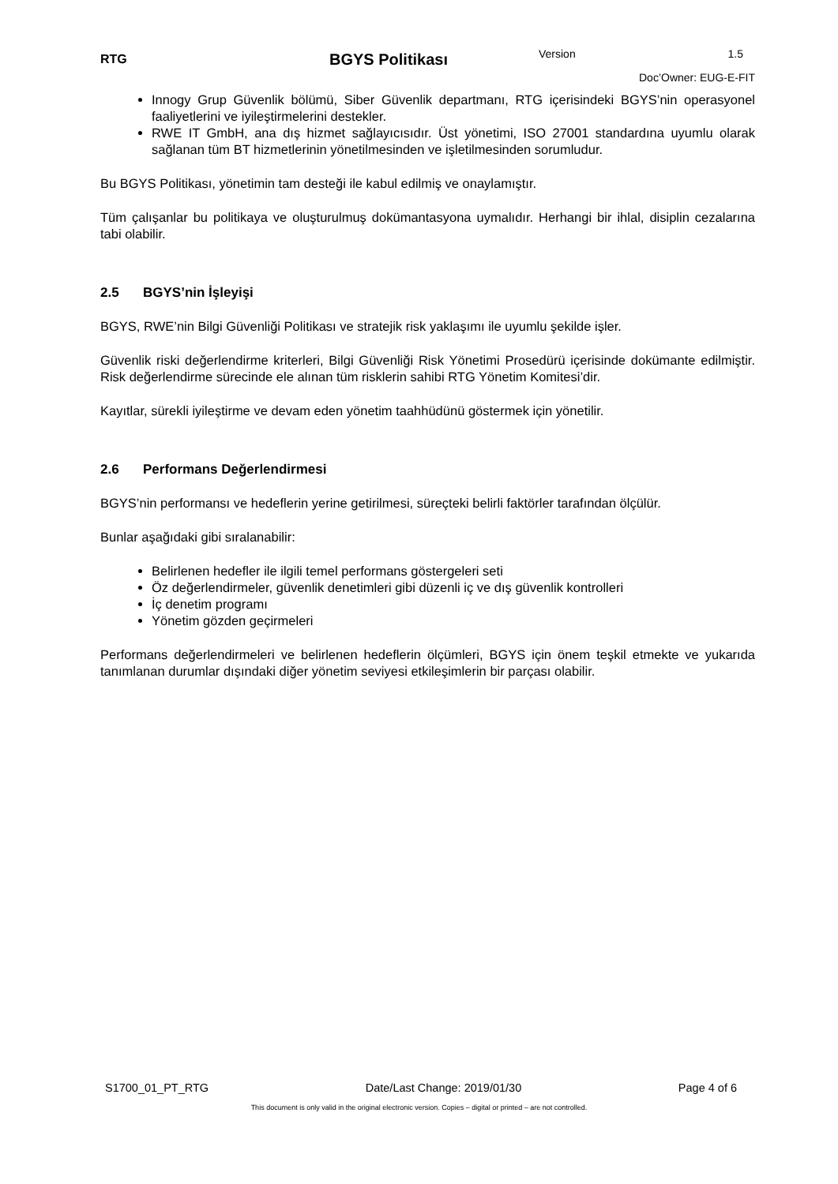RTG
BGYS Politikası
Version 1.5
Doc’Owner: EUG-E-FIT
Innogy Grup Güvenlik bölümü, Siber Güvenlik departmanı, RTG içerisindeki BGYS’nin operasyonel faaliyetlerini ve iyileştirmelerini destekler.
RWE IT GmbH, ana dış hizmet sağlayıcısıdır. Üst yönetimi, ISO 27001 standardına uyumlu olarak sağlanan tüm BT hizmetlerinin yönetilmesinden ve işletilmesinden sorumludur.
Bu BGYS Politikası, yönetimin tam desteği ile kabul edilmiş ve onaylamıştır.
Tüm çalışanlar bu politikaya ve oluşturulmuş dokümantasyona uymalıdır. Herhangi bir ihlal, disiplin cezalarına tabi olabilir.
2.5 BGYS’nin İşleyişi
BGYS, RWE’nin Bilgi Güvenliği Politikası ve stratejik risk yaklaşımı ile uyumlu şekilde işler.
Güvenlik riski değerlendirme kriterleri, Bilgi Güvenliği Risk Yönetimi Prosedürü içerisinde dokümante edilmiştir. Risk değerlendirme sürecinde ele alınan tüm risklerin sahibi RTG Yönetim Komitesi’dir.
Kayıtlar, sürekli iyileştirme ve devam eden yönetim taahhüdünü göstermek için yönetilir.
2.6 Performans Değerlendirmesi
BGYS’nin performansı ve hedeflerin yerine getirilmesi, süreçteki belirli faktörler tarafından ölçülür.
Bunlar aşağıdaki gibi sıralanabilir:
Belirlenen hedefler ile ilgili temel performans göstergeleri seti
Öz değerlendirmeler, güvenlik denetimleri gibi düzenli iç ve dış güvenlik kontrolleri
İç denetim programı
Yönetim gözden geçirmeleri
Performans değerlendirmeleri ve belirlenen hedeflerin ölçümleri, BGYS için önem teşkil etmekte ve yukarıda tanımlanan durumlar dışındaki diğer yönetim seviyesi etkileşimlerin bir parçası olabilir.
S1700_01_PT_RTG Date/Last Change: 2019/01/30 Page 4 of 6
This document is only valid in the original electronic version. Copies – digital or printed – are not controlled.